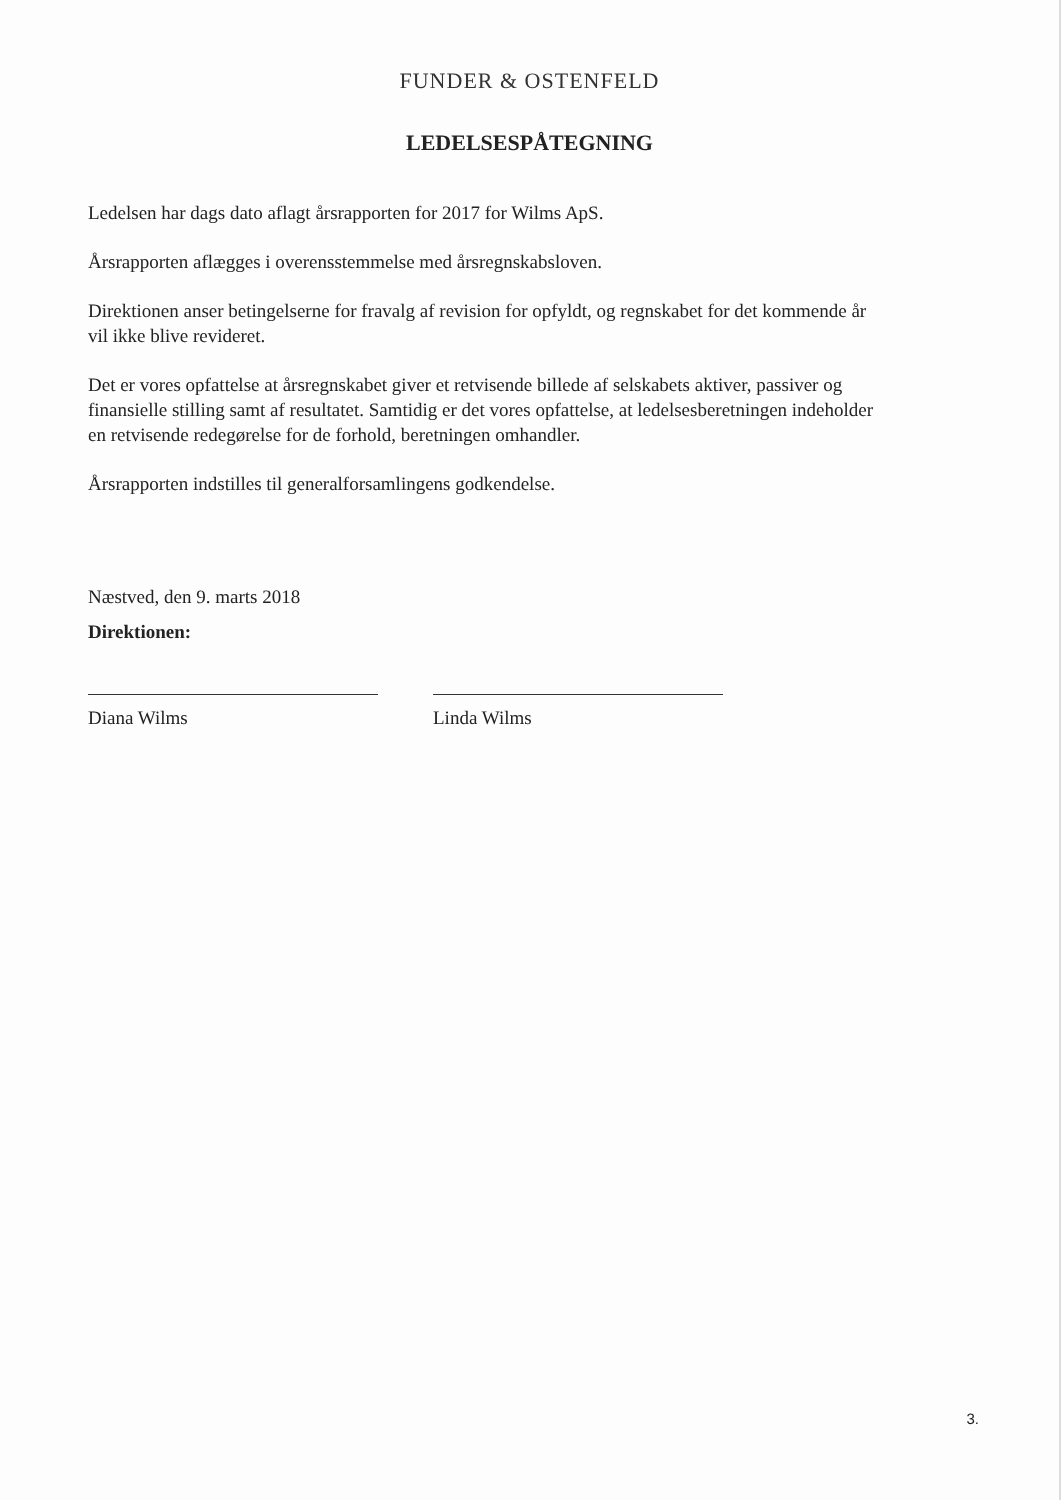FUNDER & OSTENFELD
LEDELSESPÅTEGNING
Ledelsen har dags dato aflagt årsrapporten for 2017 for Wilms ApS.
Årsrapporten aflægges i overensstemmelse med årsregnskabsloven.
Direktionen anser betingelserne for fravalg af revision for opfyldt, og regnskabet for det kommende år vil ikke blive revideret.
Det er vores opfattelse at årsregnskabet giver et retvisende billede af selskabets aktiver, passiver og finansielle stilling samt af resultatet. Samtidig er det vores opfattelse, at ledelsesberetningen indeholder en retvisende redegørelse for de forhold, beretningen omhandler.
Årsrapporten indstilles til generalforsamlingens godkendelse.
Næstved, den 9. marts 2018
Direktionen:
Diana Wilms Linda Wilms
3.